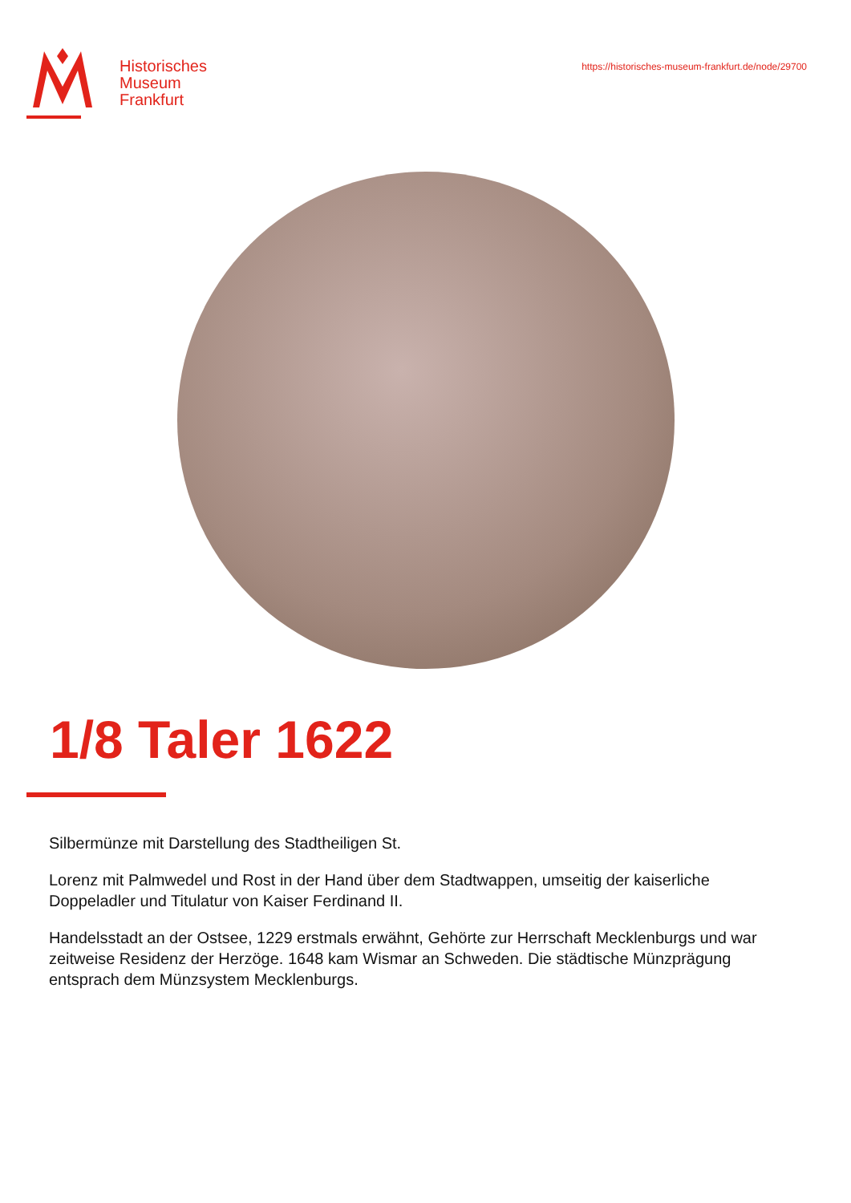Historisches
Museum
Frankfurt
https://historisches-museum-frankfurt.de/node/29700
1/8 Taler 1622
Silbermünze mit Darstellung des Stadtheiligen St.
Lorenz mit Palmwedel und Rost in der Hand über dem Stadtwappen, umseitig der kaiserliche Doppeladler und Titulatur von Kaiser Ferdinand II.
Handelsstadt an der Ostsee, 1229 erstmals erwähnt, Gehörte zur Herrschaft Mecklenburgs und war zeitweise Residenz der Herzöge. 1648 kam Wismar an Schweden. Die städtische Münzprägung entsprach dem Münzsystem Mecklenburgs.